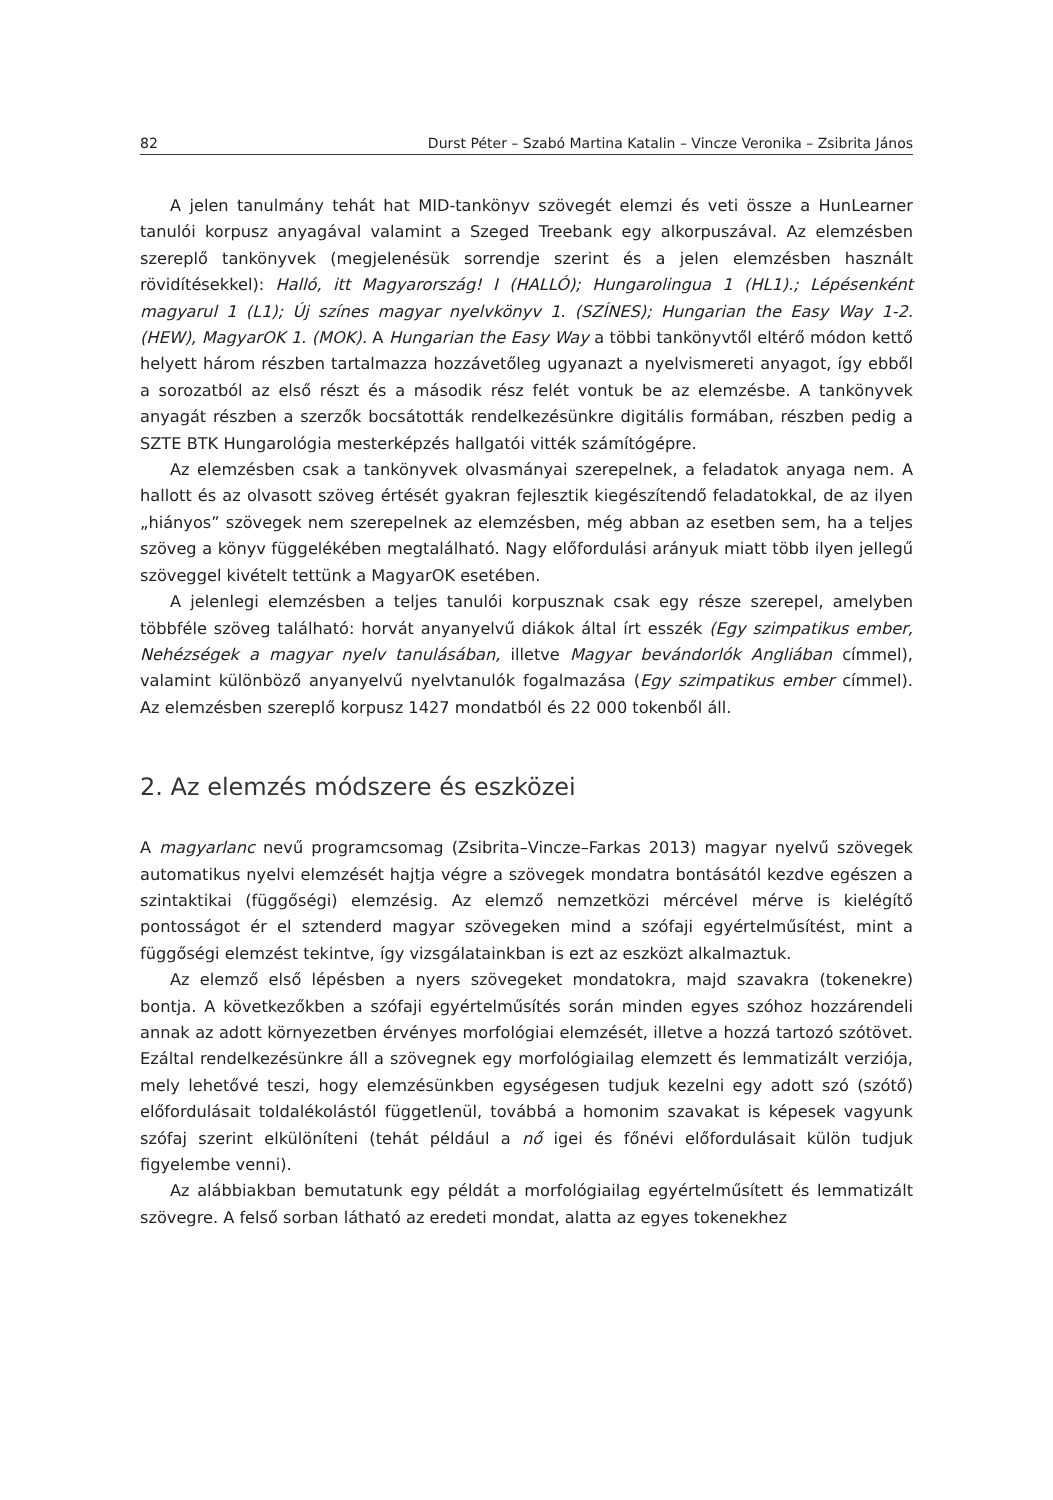82 Durst Péter – Szabó Martina Katalin – Vincze Veronika – Zsibrita János
A jelen tanulmány tehát hat MID-tankönyv szövegét elemzi és veti össze a Hun­Learner tanulói korpusz anyagával valamint a Szeged Treebank egy alkorpuszával. Az elemzésben szereplő tankönyvek (megjelenésük sorrendje szerint és a jelen elemzés­ben használt rövidítésekkel): Halló, itt Magyarország! I (HALLÓ); Hungarolingua 1 (HL1).; Lépésenként magyarul 1 (L1); Új színes magyar nyelvkönyv 1. (SZÍNES); Hungarian the Easy Way 1-2. (HEW), MagyarOK 1. (MOK). A Hungarian the Easy Way a többi tankönyvtől el­térő módon kettő helyett három részben tartalmazza hozzávetőleg ugyanazt a nyelv­ismereti anyagot, így ebből a sorozatból az első részt és a második rész felét vontuk be az elemzésbe. A tankönyvek anyagát részben a szerzők bocsátották rendelkezésünkre digitális formában, részben pedig a SZTE BTK Hungarológia mesterképzés hallgatói vit­ték számítógépre.
Az elemzésben csak a tankönyvek olvasmányai szerepelnek, a feladatok anyaga nem. A hallott és az olvasott szöveg értését gyakran fejlesztik kiegészítendő felada­tokkal, de az ilyen „hiányos” szövegek nem szerepelnek az elemzésben, még abban az esetben sem, ha a teljes szöveg a könyv függelékében megtalálható. Nagy előfordulási arányuk miatt több ilyen jellegű szöveggel kivételt tettünk a MagyarOK esetében.
A jelenlegi elemzésben a teljes tanulói korpusznak csak egy része szerepel, amely­ben többféle szöveg található: horvát anyanyelvű diákok által írt esszék (Egy szimpatikus ember, Nehézségek a magyar nyelv tanulásában, illetve Magyar bevándorlók Angliában címmel), valamint különböző anyanyelvű nyelvtanulók fogalmazása (Egy szimpatikus ember címmel). Az elemzésben szereplő korpusz 1427 mondatból és 22 000 tokenből áll.
2. Az elemzés módszere és eszközei
A magyarlanc nevű programcsomag (Zsibrita–Vincze–Farkas 2013) magyar nyelvű szövegek automatikus nyelvi elemzését hajtja végre a szövegek mondatra bontásától kezdve egészen a szintaktikai (függőségi) elemzésig. Az elemző nemzetközi mércé­vel mérve is kielégítő pontosságot ér el sztenderd magyar szövegeken mind a szófaji egyértelműsítést, mint a függőségi elemzést tekintve, így vizsgálatainkban is ezt az esz­közt alkalmaztuk.
Az elemző első lépésben a nyers szövegeket mondatokra, majd szavakra (tokenek­re) bontja. A következőkben a szófaji egyértelműsítés során minden egyes szóhoz hoz­zárendeli annak az adott környezetben érvényes morfológiai elemzését, illetve a hozzá tartozó szótövet. Ezáltal rendelkezésünkre áll a szövegnek egy morfológiailag elemzett és lemmatizált verziója, mely lehetővé teszi, hogy elemzésünkben egységesen tudjuk kezelni egy adott szó (szótő) előfordulásait toldalékolástól függetlenül, továbbá a ho­monim szavakat is képesek vagyunk szófaj szerint elkülöníteni (tehát például a nő igei és főnévi előfordulásait külön tudjuk figyelembe venni).
Az alábbiakban bemutatunk egy példát a morfológiailag egyértelműsített és lem­matizált szövegre. A felső sorban látható az eredeti mondat, alatta az egyes tokenekhez